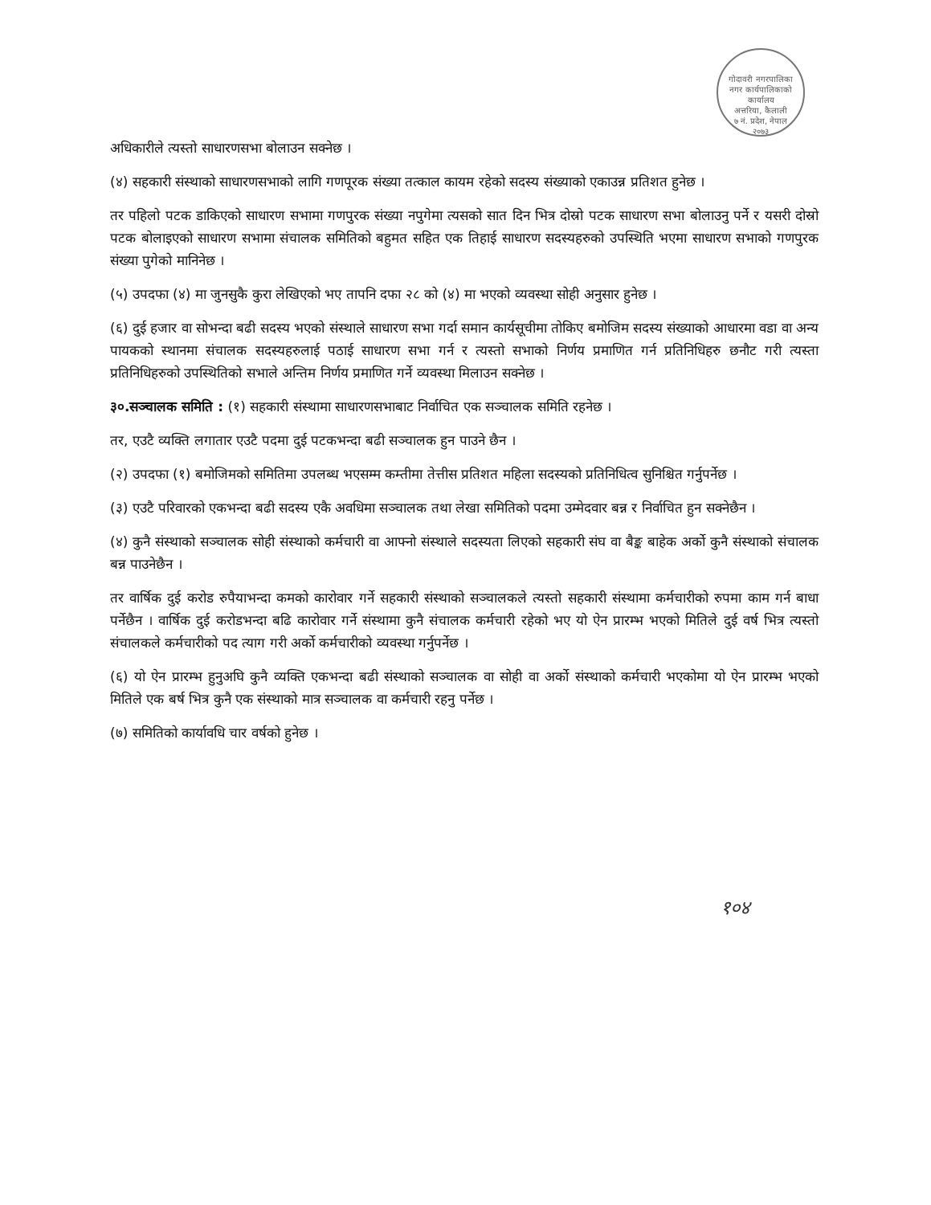गोदावरी नगरपालिका
नगर कार्यपालिकाको कार्यालय
अत्तरिया, कैलाली
७ नं. प्रदेश, नेपाल
२०७३
अधिकारीले त्यस्तो साधारणसभा बोलाउन सक्नेछ ।
(४) सहकारी संस्थाको साधारणसभाको लागि गणपूरक संख्या तत्काल कायम रहेको सदस्य संख्याको एकाउन्न प्रतिशत हुनेछ ।
तर पहिलो पटक डाकिएको साधारण सभामा गणपुरक संख्या नपुगेमा त्यसको सात दिन भित्र दोस्रो पटक साधारण सभा बोलाउनु पर्ने र यसरी दोस्रो पटक बोलाइएको साधारण सभामा संचालक समितिको बहुमत सहित एक तिहाई साधारण सदस्यहरुको उपस्थिति भएमा साधारण सभाको गणपुरक संख्या पुगेको मानिनेछ ।
(५) उपदफा (४) मा जुनसुकै कुरा लेखिएको भए तापनि दफा २८ को (४) मा भएको व्यवस्था सोही अनुसार हुनेछ ।
(६) दुई हजार वा सोभन्दा बढी सदस्य भएको संस्थाले साधारण सभा गर्दा समान कार्यसूचीमा तोकिए बमोजिम सदस्य संख्याको आधारमा वडा वा अन्य पायकको स्थानमा संचालक सदस्यहरुलाई पठाई साधारण सभा गर्न र त्यस्तो सभाको निर्णय प्रमाणित गर्न प्रतिनिधिहरु छनौट गरी त्यस्ता प्रतिनिधिहरुको उपस्थितिको सभाले अन्तिम निर्णय प्रमाणित गर्ने व्यवस्था मिलाउन सक्नेछ ।
३०.सञ्चालक समिति : (१) सहकारी संस्थामा साधारणसभाबाट निर्वाचित एक सञ्चालक समिति रहनेछ ।
तर, एउटै व्यक्ति लगातार एउटै पदमा दुई पटकभन्दा बढी सञ्चालक हुन पाउने छैन ।
(२) उपदफा (१) बमोजिमको समितिमा उपलब्ध भएसम्म कम्तीमा तेत्तीस प्रतिशत महिला सदस्यको प्रतिनिधित्व सुनिश्चित गर्नुपर्नेछ ।
(३) एउटै परिवारको एकभन्दा बढी सदस्य एकै अवधिमा सञ्चालक तथा लेखा समितिको पदमा उम्मेदवार बन्न र निर्वाचित हुन सक्नेछैन ।
(४) कुनै संस्थाको सञ्चालक सोही संस्थाको कर्मचारी वा आफ्नो संस्थाले सदस्यता लिएको सहकारी संघ वा बैङ्क बाहेक अर्को कुनै संस्थाको संचालक बन्न पाउनेछैन ।
तर वार्षिक दुई करोड रुपैयाभन्दा कमको कारोवार गर्ने सहकारी संस्थाको सञ्चालकले त्यस्तो सहकारी संस्थामा कर्मचारीको रुपमा काम गर्न बाधा पर्नेछैन । वार्षिक दुई करोडभन्दा बढि कारोवार गर्ने संस्थामा कुनै संचालक कर्मचारी रहेको भए यो ऐन प्रारम्भ भएको मितिले दुई वर्ष भित्र त्यस्तो संचालकले कर्मचारीको पद त्याग गरी अर्को कर्मचारीको व्यवस्था गर्नुपर्नेछ ।
(६) यो ऐन प्रारम्भ हुनुअघि कुनै व्यक्ति एकभन्दा बढी संस्थाको सञ्चालक वा सोही वा अर्को संस्थाको कर्मचारी भएकोमा यो ऐन प्रारम्भ भएको मितिले एक बर्ष भित्र कुनै एक संस्थाको मात्र सञ्चालक वा कर्मचारी रहनु पर्नेछ ।
(७) समितिको कार्यावधि चार वर्षको हुनेछ ।
१०४